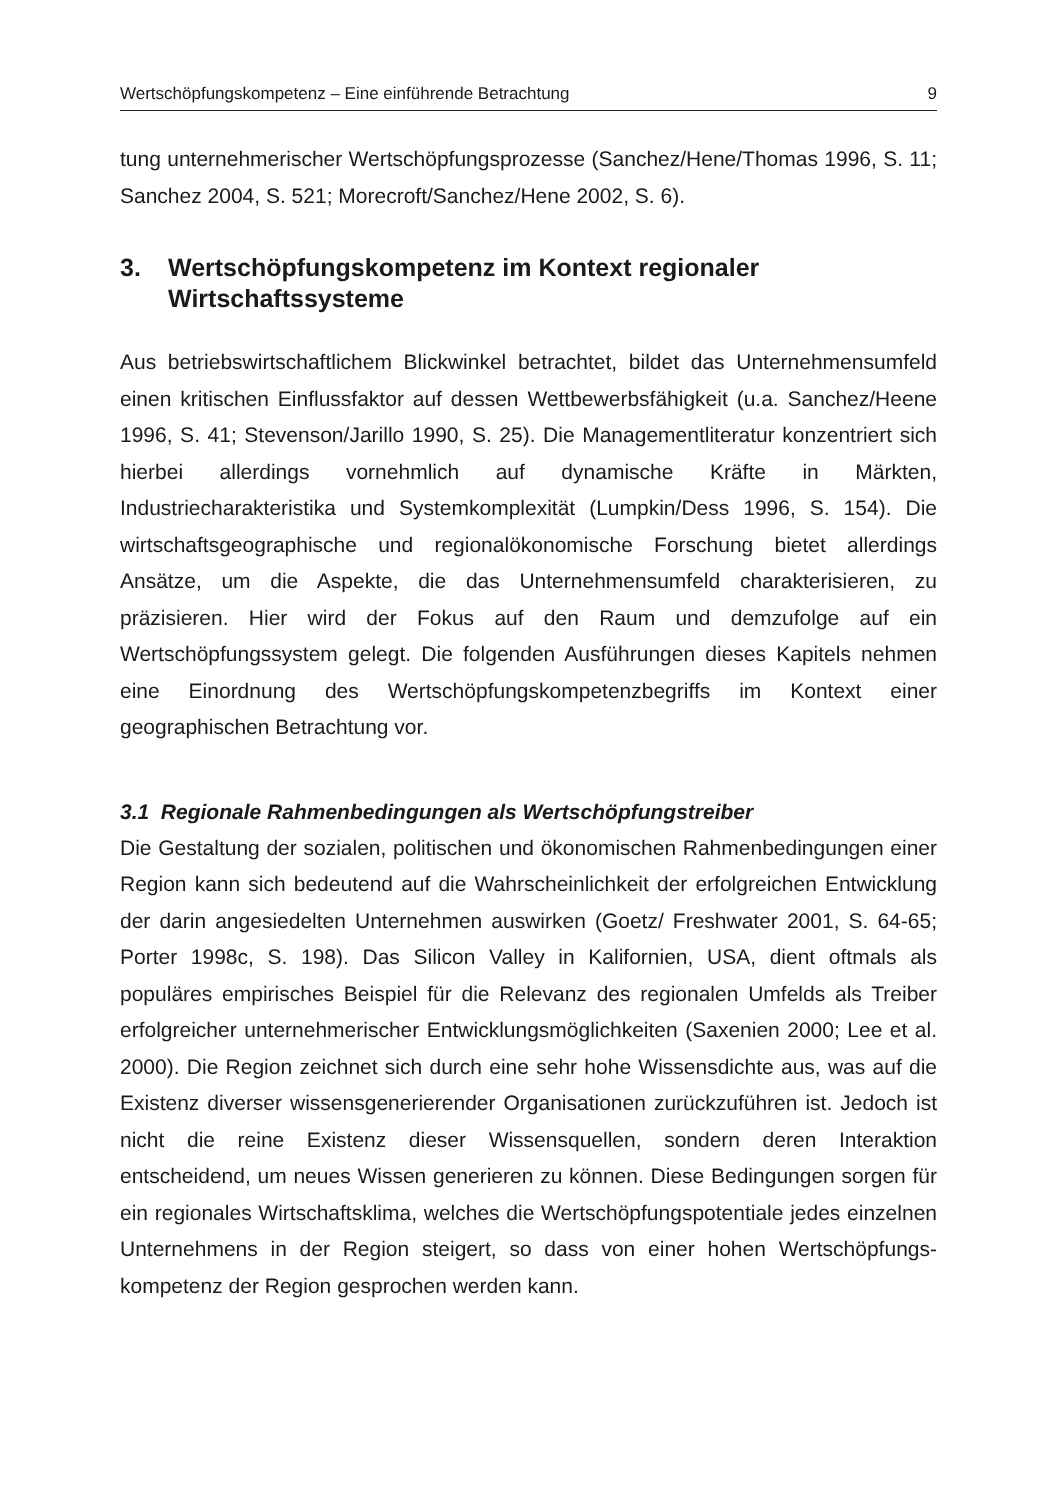Wertschöpfungskompetenz – Eine einführende Betrachtung 9
tung unternehmerischer Wertschöpfungsprozesse (Sanchez/Hene/Thomas 1996, S. 11; Sanchez 2004, S. 521; Morecroft/Sanchez/Hene 2002, S. 6).
3. Wertschöpfungskompetenz im Kontext regionaler Wirtschaftssysteme
Aus betriebswirtschaftlichem Blickwinkel betrachtet, bildet das Unternehmens­umfeld einen kritischen Einflussfaktor auf dessen Wettbewerbsfähigkeit (u.a. Sanchez/Heene 1996, S. 41; Stevenson/Jarillo 1990, S. 25). Die Managementli­teratur konzentriert sich hierbei allerdings vornehmlich auf dynamische Kräfte in Märkten, Industriecharakteristika und Systemkomplexität (Lumpkin/Dess 1996, S. 154). Die wirtschaftsgeographische und regionalökonomische For­schung bietet allerdings Ansätze, um die Aspekte, die das Unternehmensumfeld charakterisieren, zu präzisieren. Hier wird der Fokus auf den Raum und demzu­folge auf ein Wertschöpfungssystem gelegt. Die folgenden Ausführungen dieses Kapitels nehmen eine Einordnung des Wertschöpfungskompetenzbegriffs im Kontext einer geographischen Betrachtung vor.
3.1 Regionale Rahmenbedingungen als Wertschöpfungstreiber
Die Gestaltung der sozialen, politischen und ökonomischen Rahmenbedingun­gen einer Region kann sich bedeutend auf die Wahrscheinlichkeit der erfolgrei­chen Entwicklung der darin angesiedelten Unternehmen auswirken (Goetz/ Freshwater 2001, S. 64-65; Porter 1998c, S. 198). Das Silicon Valley in Kaliforni­en, USA, dient oftmals als populäres empirisches Beispiel für die Relevanz des regionalen Umfelds als Treiber erfolgreicher unternehmerischer Entwicklungs­möglichkeiten (Saxenien 2000; Lee et al. 2000). Die Region zeichnet sich durch eine sehr hohe Wissensdichte aus, was auf die Existenz diverser wissensgene­rierender Organisationen zurückzuführen ist. Jedoch ist nicht die reine Existenz dieser Wissensquellen, sondern deren Interaktion entscheidend, um neues Wissen generieren zu können. Diese Bedingungen sorgen für ein regionales Wirtschaftsklima, welches die Wertschöpfungspotentiale jedes einzelnen Un­ternehmens in der Region steigert, so dass von einer hohen Wertschöpfungs­kompetenz der Region gesprochen werden kann.